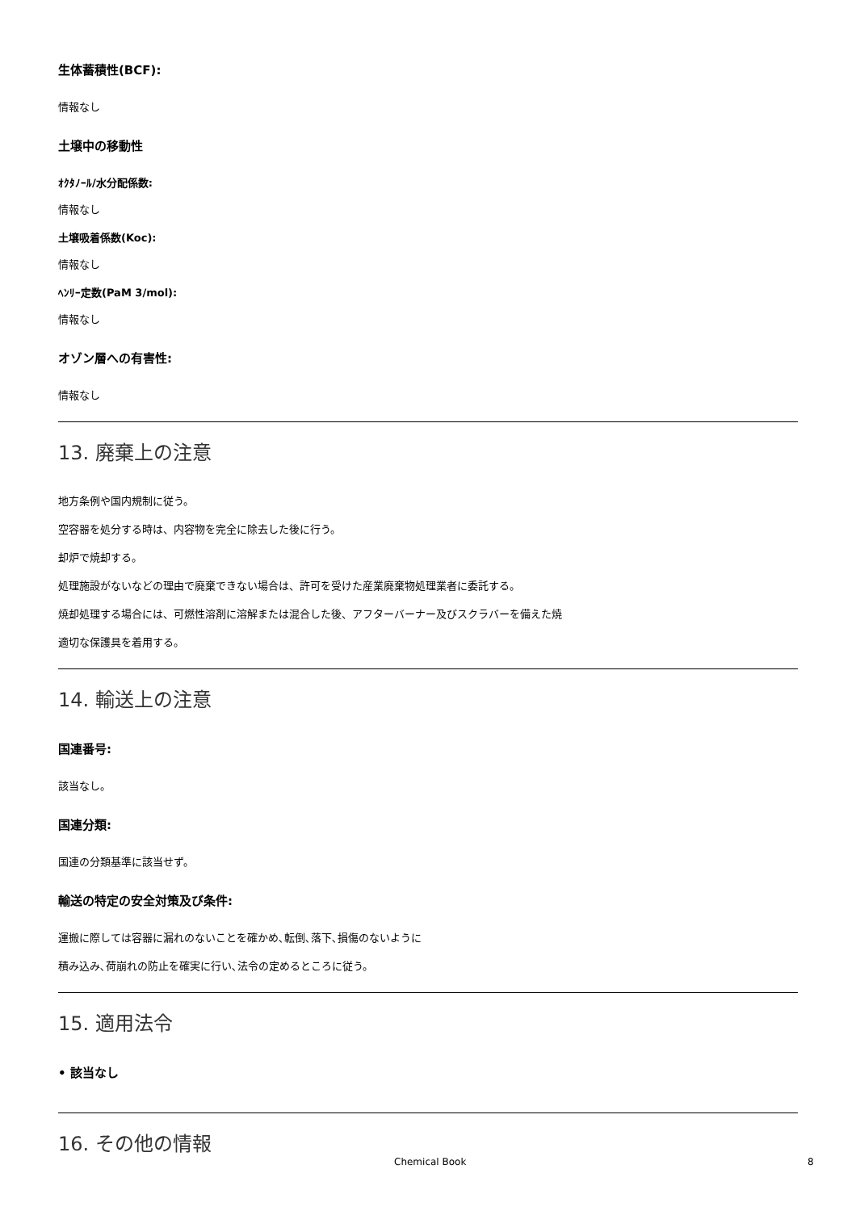生体蓄積性(BCF):
情報なし
土壌中の移動性
ｵｸﾀﾉｰﾙ/水分配係数:
情報なし
土壌吸着係数(Koc):
情報なし
ﾍﾝﾘｰ定数(PaM 3/mol):
情報なし
オゾン層への有害性:
情報なし
13. 廃棄上の注意
地方条例や国内規制に従う。
空容器を処分する時は、内容物を完全に除去した後に行う。
却炉で焼却する。
処理施設がないなどの理由で廃棄できない場合は、許可を受けた産業廃棄物処理業者に委託する。
焼却処理する場合には、可燃性溶剤に溶解または混合した後、アフターバーナー及びスクラバーを備えた焼
適切な保護具を着用する。
14. 輸送上の注意
国連番号:
該当なし。
国連分類:
国連の分類基準に該当せず。
輸送の特定の安全対策及び条件:
運搬に際しては容器に漏れのないことを確かめ､転倒､落下､損傷のないように
積み込み､荷崩れの防止を確実に行い､法令の定めるところに従う。
15. 適用法令
• 該当なし
16. その他の情報
Chemical Book 8